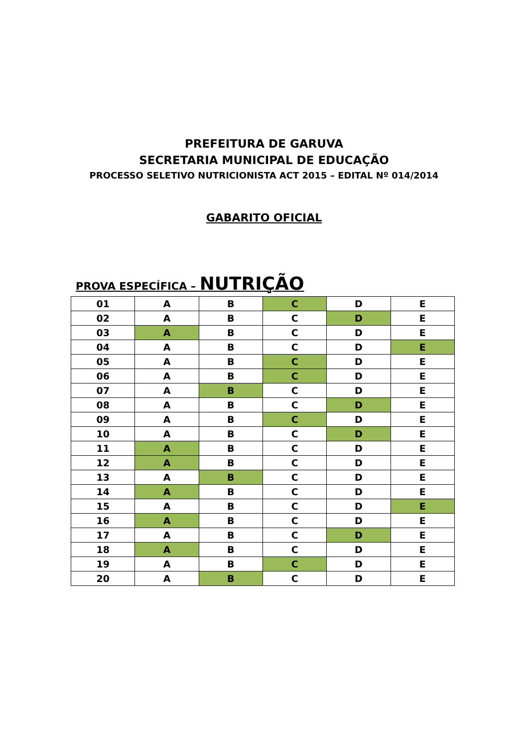PREFEITURA DE GARUVA
SECRETARIA MUNICIPAL DE EDUCAÇÃO
PROCESSO SELETIVO NUTRICIONISTA ACT 2015 – EDITAL Nº 014/2014
GABARITO OFICIAL
PROVA ESPECÍFICA – NUTRIÇÃO
| 01 | A | B | C | D | E |
| 02 | A | B | C | D | E |
| 03 | A | B | C | D | E |
| 04 | A | B | C | D | E |
| 05 | A | B | C | D | E |
| 06 | A | B | C | D | E |
| 07 | A | B | C | D | E |
| 08 | A | B | C | D | E |
| 09 | A | B | C | D | E |
| 10 | A | B | C | D | E |
| 11 | A | B | C | D | E |
| 12 | A | B | C | D | E |
| 13 | A | B | C | D | E |
| 14 | A | B | C | D | E |
| 15 | A | B | C | D | E |
| 16 | A | B | C | D | E |
| 17 | A | B | C | D | E |
| 18 | A | B | C | D | E |
| 19 | A | B | C | D | E |
| 20 | A | B | C | D | E |